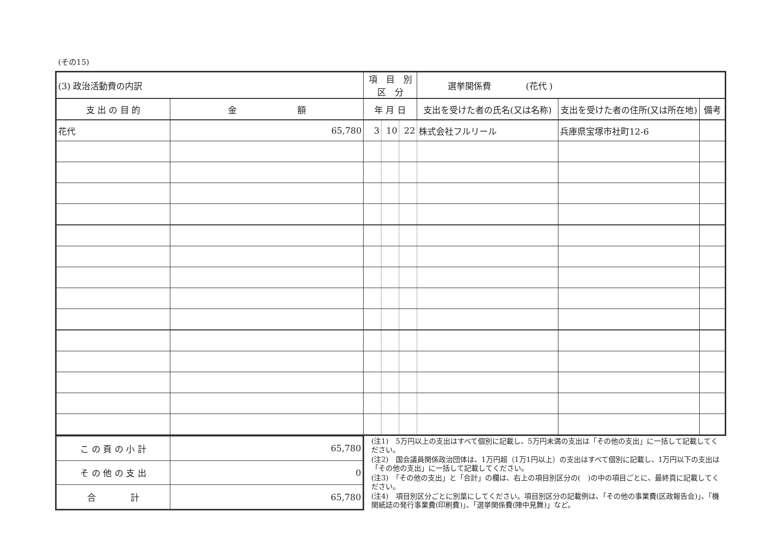(その15)
| (3) 政治活動費の内訳 | | 項 目 別 区 分 | | | 選挙関係費 (花代 ) | | |
| 支 出 の 目 的 | 金 額 | 年 月 日 | | | 支出を受けた者の氏名(又は名称) | 支出を受けた者の住所(又は所在地) | 備考 |
| 花代 | 65,780 | 3 | 10 | 22 | 株式会社フルリール | 兵庫県宝塚市社町12-6 | |
| こ の 頁 の 小 計 | 65,780 |
| そ の 他 の 支 出 | 0 |
| 合 計 | 65,780 |
(注1)　5万円以上の支出はすべて個別に記載し、5万円未満の支出は「その他の支出」に一括して記載してください。
(注2)　国会議員関係政治団体は、1万円超（1万1円以上）の支出はすべて個別に記載し、1万円以下の支出は「その他の支出」に一括して記載してください。
(注3)　「その他の支出」と「合計」の欄は、右上の項目別区分の(　)の中の項目ごとに、最終頁に記載してください。
(注4)　項目別区分ごとに別葉にしてください。項目別区分の記載例は、「その他の事業費(区政報告会)」、「機関紙誌の発行事業費(印刷費)」、「選挙関係費(陣中見舞)」など。